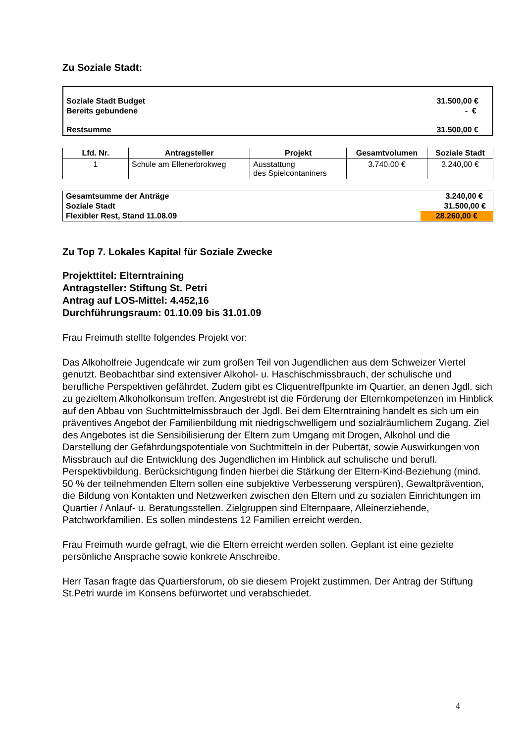Zu Soziale Stadt:
| Soziale Stadt Budget | 31.500,00 € |
| Bereits gebundene | - € |
| Restsumme | 31.500,00 € |
| Lfd. Nr. | Antragsteller | Projekt | Gesamtvolumen | Soziale Stadt |
| --- | --- | --- | --- | --- |
| 1 | Schule am Ellenerbrokweg | Ausstattung des Spielcontaniners | 3.740,00 € | 3.240,00 € |
| Gesamtsumme der Anträge | 3.240,00 € |
| Soziale Stadt | 31.500,00 € |
| Flexibler Rest, Stand 11.08.09 | 28.260,00 € |
Zu Top 7. Lokales Kapital für Soziale Zwecke
Projekttitel: Elterntraining
Antragsteller: Stiftung St. Petri
Antrag auf LOS-Mittel: 4.452,16
Durchführungsraum: 01.10.09 bis 31.01.09
Frau Freimuth stellte folgendes Projekt vor:
Das Alkoholfreie Jugendcafe wir zum großen Teil von Jugendlichen aus dem Schweizer Viertel genutzt. Beobachtbar sind extensiver Alkohol- u. Haschischmissbrauch, der schulische und berufliche Perspektiven gefährdet. Zudem gibt es Cliquentreffpunkte im Quartier, an denen Jgdl. sich zu gezieltem Alkoholkonsum treffen. Angestrebt ist die Förderung der Elternkompetenzen im Hinblick auf den Abbau von Suchtmittelmissbrauch der Jgdl. Bei dem Elterntraining handelt es sich um ein präventives Angebot der Familienbildung mit niedrigschwelligem und sozialräumlichem Zugang. Ziel des Angebotes ist die Sensibilisierung der Eltern zum Umgang mit Drogen, Alkohol und die Darstellung der Gefährdungspotentiale von Suchtmitteln in der Pubertät, sowie Auswirkungen von Missbrauch auf die Entwicklung des Jugendlichen im Hinblick auf schulische und berufl. Perspektivbildung. Berücksichtigung finden hierbei die Stärkung der Eltern-Kind-Beziehung (mind. 50 % der teilnehmenden Eltern sollen eine subjektive Verbesserung verspüren), Gewaltprävention, die Bildung von Kontakten und Netzwerken zwischen den Eltern und zu sozialen Einrichtungen im Quartier / Anlauf- u. Beratungsstellen. Zielgruppen sind Elternpaare, Alleinerziehende, Patchworkfamilien. Es sollen mindestens 12 Familien erreicht werden.
Frau Freimuth wurde gefragt, wie die Eltern erreicht werden sollen. Geplant ist eine gezielte persönliche Ansprache sowie konkrete Anschreibe.
Herr Tasan fragte das Quartiersforum, ob sie diesem Projekt zustimmen. Der Antrag der Stiftung St.Petri wurde im Konsens befürwortet und verabschiedet.
4